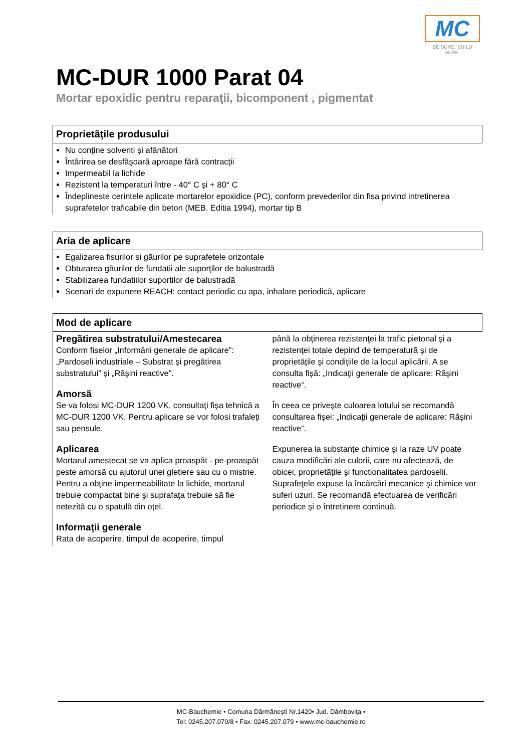MC
BE SURE. BUILD SURE.
MC-DUR 1000 Parat 04
Mortar epoxidic pentru reparaţii, bicomponent , pigmentat
Proprietãţile produsului
Nu conţine solventi şi afânãtori
Întãrirea se desfãşoarã aproape fãrã contracţii
Impermeabil la lichide
Rezistent la temperaturi între - 40° C şi + 80° C
Îndeplineste cerintele aplicate mortarelor epoxidice (PC), conform prevederilor din fisa privind intretinerea suprafetelor traficabile din beton (MEB. Editia 1994), mortar tip B
Aria de aplicare
Egalizarea fisurilor si gãurilor pe suprafetele orizontale
Obturarea gãurilor de fundatii ale suporţilor de balustradã
Stabilizarea fundatiilor suportilor de balustradã
Scenari de expunere REACH: contact periodic cu apa, inhalare periodicã, aplicare
Mod de aplicare
Pregãtirea substratului/Amestecarea
Conform fiselor „Informãrii generale de aplicare”: „Pardoseli industriale – Substrat şi pregãtirea substratului” şi „Rãşini reactive”.
Amorsã
Se va folosi MC-DUR 1200 VK, consultaţi fişa tehnicã a MC-DUR 1200 VK. Pentru aplicare se vor folosi trafaleţi sau pensule.
Aplicarea
Mortarul amestecat se va aplica proaspãt - pe-proaspãt peste amorsã cu ajutorul unei gletiere sau cu o mistrie. Pentru a obţine impermeabilitate la lichide, mortarul trebuie compactat bine şi suprafaţa trebuie sã fie netezitã cu o spatulã din oţel.
Informaţii generale
Rata de acoperire, timpul de acoperire, timpul
pânã la obţinerea rezistenţei la trafic pietonal şi a rezistenţei totale depind de temperaturã şi de proprietãţile şi condiţiile de la locul aplicãrii. A se consulta fişã: „Indicaţii generale de aplicare: Rãşini reactive“.
În ceea ce priveşte culoarea lotului se recomandã consultarea fişei: „Indicaţii generale de aplicare: Rãşini reactive“.
Expunerea la substanţe chimice şi la raze UV poate cauza modificãri ale culorii, care nu afecteazã, de obicei, proprietãţile şi functionalitatea pardoselii. Suprafeţele expuse la încãrcãri mecanice şi chimice vor suferi uzuri. Se recomandã efectuarea de verificãri periodice şi o întretinere continuã.
MC-Bauchemie • Comuna Dãrmãneşti Nr.1420• Jud. Dâmboviţa •
Tel: 0245.207.070/8 • Fax: 0245.207.079 • www.mc-bauchemie.ro